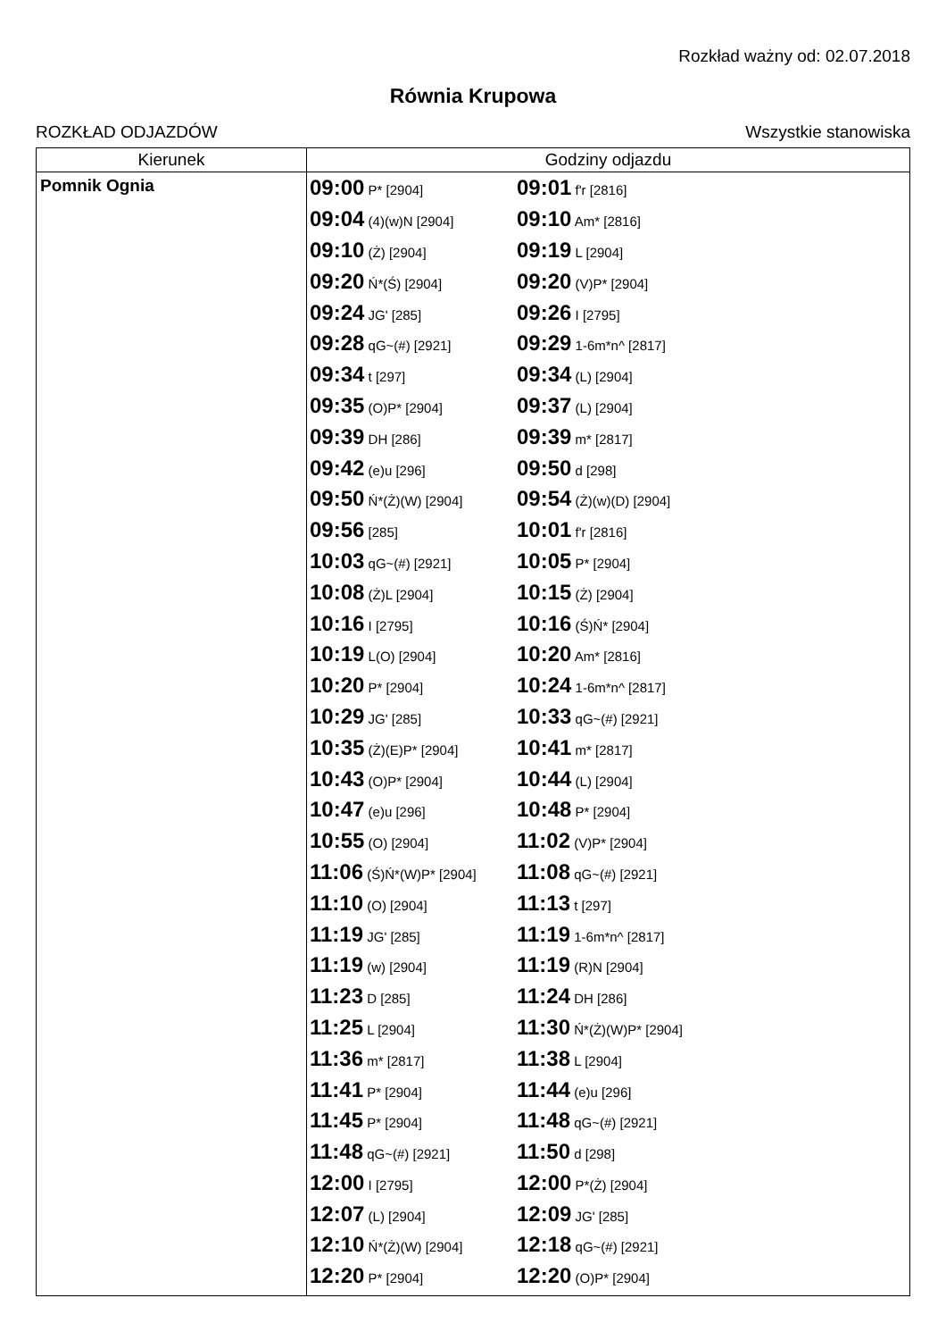Rozkład ważny od: 02.07.2018
Równia Krupowa
ROZKŁAD ODJAZDÓW Wszystkie stanowiska
| Kierunek | Godziny odjazdu |
| --- | --- |
| Pomnik Ognia | 09:00 P* [2904] 09:01 f'r [2816] 09:04 (4)(w)N [2904] 09:10 Am* [2816] 09:10 (Ż) [2904] 09:19 L [2904] 09:20 Ń*(Ś) [2904] 09:20 (V)P* [2904] 09:24 JG' [285] 09:26 I [2795] 09:28 qG~(#) [2921] 09:29 1-6m*n^ [2817] 09:34 t [297] 09:34 (L) [2904] 09:35 (O)P* [2904] 09:37 (L) [2904] 09:39 DH [286] 09:39 m* [2817] 09:42 (e)u [296] 09:50 d [298] 09:50 Ń*(Ż)(W) [2904] 09:54 (Ż)(w)(D) [2904] 09:56 [285] 10:01 f'r [2816] 10:03 qG~(#) [2921] 10:05 P* [2904] 10:08 (Ż)L [2904] 10:15 (Ż) [2904] 10:16 I [2795] 10:16 (Ś)Ń* [2904] 10:19 L(O) [2904] 10:20 Am* [2816] 10:20 P* [2904] 10:24 1-6m*n^ [2817] 10:29 JG' [285] 10:33 qG~(#) [2921] 10:35 (Ż)(E)P* [2904] 10:41 m* [2817] 10:43 (O)P* [2904] 10:44 (L) [2904] 10:47 (e)u [296] 10:48 P* [2904] 10:55 (O) [2904] 11:02 (V)P* [2904] 11:06 (Ś)Ń*(W)P* [2904] 11:08 qG~(#) [2921] 11:10 (O) [2904] 11:13 t [297] 11:19 JG' [285] 11:19 1-6m*n^ [2817] 11:19 (w) [2904] 11:19 (R)N [2904] 11:23 D [285] 11:24 DH [286] 11:25 L [2904] 11:30 Ń*(Ż)(W)P* [2904] 11:36 m* [2817] 11:38 L [2904] 11:41 P* [2904] 11:44 (e)u [296] 11:45 P* [2904] 11:48 qG~(#) [2921] 11:48 qG~(#) [2921] 11:50 d [298] 12:00 I [2795] 12:00 P*(Ż) [2904] 12:07 (L) [2904] 12:09 JG' [285] 12:10 Ń*(Ż)(W) [2904] 12:18 qG~(#) [2921] 12:20 P* [2904] 12:20 (O)P* [2904] |